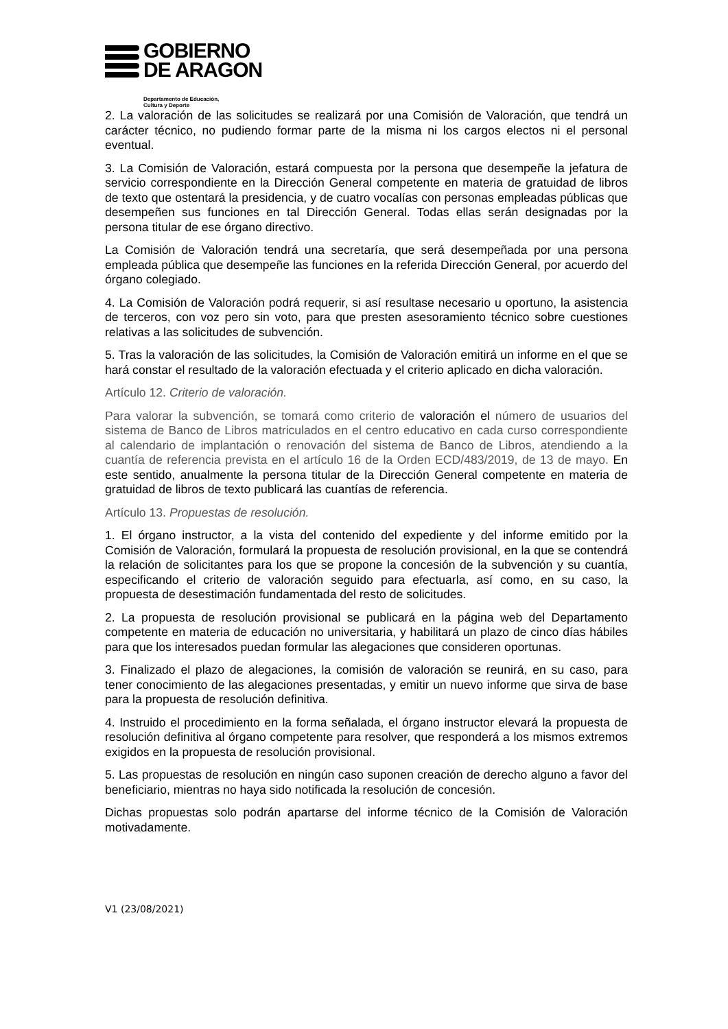GOBIERNO
DE ARAGON
Departamento de Educación,
Cultura y Deporte
2. La valoración de las solicitudes se realizará por una Comisión de Valoración, que tendrá un carácter técnico, no pudiendo formar parte de la misma ni los cargos electos ni el personal eventual.
3. La Comisión de Valoración, estará compuesta por la persona que desempeñe la jefatura de servicio correspondiente en la Dirección General competente en materia de gratuidad de libros de texto que ostentará la presidencia, y de cuatro vocalías con personas empleadas públicas que desempeñen sus funciones en tal Dirección General. Todas ellas serán designadas por la persona titular de ese órgano directivo.
La Comisión de Valoración tendrá una secretaría, que será desempeñada por una persona empleada pública que desempeñe las funciones en la referida Dirección General, por acuerdo del órgano colegiado.
4. La Comisión de Valoración podrá requerir, si así resultase necesario u oportuno, la asistencia de terceros, con voz pero sin voto, para que presten asesoramiento técnico sobre cuestiones relativas a las solicitudes de subvención.
5. Tras la valoración de las solicitudes, la Comisión de Valoración emitirá un informe en el que se hará constar el resultado de la valoración efectuada y el criterio aplicado en dicha valoración.
Artículo 12. Criterio de valoración.
Para valorar la subvención, se tomará como criterio de valoración el número de usuarios del sistema de Banco de Libros matriculados en el centro educativo en cada curso correspondiente al calendario de implantación o renovación del sistema de Banco de Libros, atendiendo a la cuantía de referencia prevista en el artículo 16 de la Orden ECD/483/2019, de 13 de mayo. En este sentido, anualmente la persona titular de la Dirección General competente en materia de gratuidad de libros de texto publicará las cuantías de referencia.
Artículo 13. Propuestas de resolución.
1. El órgano instructor, a la vista del contenido del expediente y del informe emitido por la Comisión de Valoración, formulará la propuesta de resolución provisional, en la que se contendrá la relación de solicitantes para los que se propone la concesión de la subvención y su cuantía, especificando el criterio de valoración seguido para efectuarla, así como, en su caso, la propuesta de desestimación fundamentada del resto de solicitudes.
2. La propuesta de resolución provisional se publicará en la página web del Departamento competente en materia de educación no universitaria, y habilitará un plazo de cinco días hábiles para que los interesados puedan formular las alegaciones que consideren oportunas.
3. Finalizado el plazo de alegaciones, la comisión de valoración se reunirá, en su caso, para tener conocimiento de las alegaciones presentadas, y emitir un nuevo informe que sirva de base para la propuesta de resolución definitiva.
4. Instruido el procedimiento en la forma señalada, el órgano instructor elevará la propuesta de resolución definitiva al órgano competente para resolver, que responderá a los mismos extremos exigidos en la propuesta de resolución provisional.
5. Las propuestas de resolución en ningún caso suponen creación de derecho alguno a favor del beneficiario, mientras no haya sido notificada la resolución de concesión.
Dichas propuestas solo podrán apartarse del informe técnico de la Comisión de Valoración motivadamente.
V1 (23/08/2021)